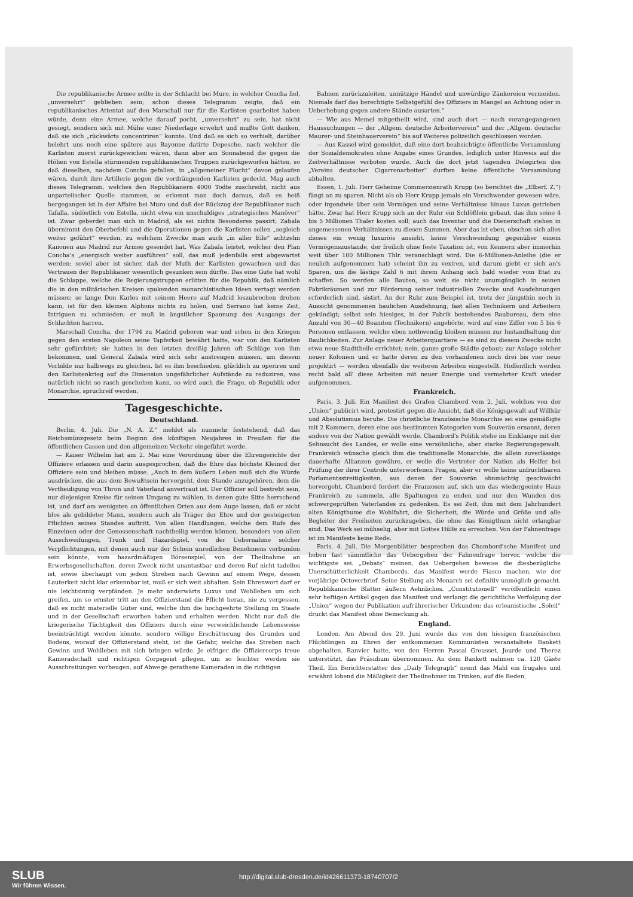Die republikanische Armee sollte in der Schlacht bei Muro, in welcher Concha fiel, „unversehrt“ geblieben sein; schon dieses Telegramm zeigte, daß ein republikanisches Attentat auf den Marschall nur für die Karlisten gearbeitet haben würde, denn eine Armee, welche darauf pocht, „unversehrt“ zu sein, hat nicht gesiegt, sondern sich mit Mühe einer Niederlage erwehrt und mußte Gott danken, daß sie sich „rückwärts concentriren“ konnte. Und daß es sich so verhielt, darüber belehrt uns noch eine spätere aus Bayonne datirte Depesche, nach welcher die Karlisten zuerst zurückgewichen wären, dann aber am Sonnabend die gegen die Höhen von Estella stürmenden republikanischen Truppen zurückgeworfen hätten, so daß dieselben, nachdem Concha gefallen, in „allgemeiner Flucht“ davon gelaufen wären, durch ihre Artillerie gegen die vordrängenden Karlisten gedeckt. Mag auch dieses Telegramm, welches den Republikanern 4000 Todte zuschreibt, nicht aus unparteiischer Quelle stammen, so erkennt man doch daraus, daß es heiß hergegangen ist in der Affaire bei Muro und daß der Rückzug der Republikaner nach Tafalla, südöstlich von Estella, nicht etwa ein unschuldiges „strategisches Manöver“ ist. Zwar geberdet man sich in Madrid, als sei nichts Besonderes passirt; Zabala übernimmt den Oberbefehl und die Operationen gegen die Karlisten sollen „sogleich weiter geführt“ werden, zu welchem Zwecke man auch „in aller Eile“ achtzehn Kanonen aus Madrid zur Armee gesendet hat. Was Zabala leistet, welcher den Plan Concha's „energisch weiter ausführen“ soll, das muß jedenfalls erst abgewartet werden; soviel aber ist sicher, daß der Muth der Karlisten gewachsen und das Vertrauen der Republikaner wesentlich gesunken sein dürfte. Das eine Gute hat wohl die Schlappe, welche die Regierungstruppen erlitten für die Republik, daß nämlich die in den militärischen Kreisen spukenden monarchistischen Ideen vertagt werden müssen; so lange Don Karlos mit seinem Heere auf Madrid loszubrechen drohen kann, ist für den kleinen Alphons nichts zu holen, und Serrano hat keine Zeit, Intriguen zu schmieden; er muß in ängstlicher Spannung des Ausgangs der Schlachten harren.
Marschall Concha, der 1794 zu Madrid geboren war und schon in den Kriegen gegen den ersten Napoleon seine Tapferkeit bewährt hatte, war von den Karlisten sehr gefürchtet; sie hatten in den letzten dreißig Jahren oft Schläge von ihm bekommen, und General Zabala wird sich sehr anstrengen müssen, um diesem Vorbilde nur halbwegs zu gleichen. Ist es ihm beschieden, glücklich zu operiren und den Karlistenkrieg auf die Dimension ungefährlicher Aufstände zu reduziren, was natürlich nicht so rasch geschehen kann, so wird auch die Frage, ob Republik oder Monarchie, spruchreif werden.
Tagesgeschichte.
Deutschland.
Berlin, 4. Juli. Die „N. A. Z.“ meldet als nunmehr feststehend, daß das Reichsmünzgesetz beim Beginn des künftigen Neujahres in Preußen für die öffentlichen Cassen und den allgemeinen Verkehr eingeführt werde.
— Kaiser Wilhelm hat am 2. Mai eine Verordnung über die Ehrengerichte der Offiziere erlassen und darin ausgesprochen, daß die Ehre das höchste Kleinod der Offiziere sein und bleiben müsse. „Auch in dem äußern Leben muß sich die Würde ausdrücken, die aus dem Bewußtsein hervorgeht, dem Stande anzugehören, dem die Vertheidigung von Thron und Vaterland anvertraut ist. Der Offizier soll bestrebt sein, nur diejenigen Kreise für seinen Umgang zu wählen, in denen gute Sitte herrschend ist, und darf am wenigsten an öffentlichen Orten aus dem Auge lassen, daß er nicht blos als gebildeter Mann, sondern auch als Träger der Ehre und der gesteigerten Pflichten seines Standes auftritt. Von allen Handlungen, welche dem Rufe des Einzelnen oder der Genossenschaft nachtheilig werden können, besonders von allen Ausschweifungen, Trunk und Hazardspiel, von der Uebernahme solcher Verpflichtungen, mit denen auch nur der Schein unredlichen Benehmens verbunden sein könnte, vom hazardmäßigen Börsenspiel, von der Theilnahme an Erwerbsgesellschaften, deren Zweck nicht unantastbar und deren Ruf nicht tadellos ist, sowie überhaupt von jedem Streben nach Gewinn auf einem Wege, dessen Lauterkeit nicht klar erkennbar ist, muß er sich weit abhalten. Sein Ehrenwort darf er nie leichtsinnig verpfänden. Je mehr anderwärts Luxus und Wohlleben um sich greifen, um so ernster tritt an den Offizierstand die Pflicht heran, nie zu vergessen, daß es nicht materielle Güter sind, welche ihm die hochgeehrte Stellung im Staate und in der Gesellschaft erworben haben und erhalten werden. Nicht nur daß die kriegerische Tüchtigkeit des Offiziers durch eine verweichlichende Lebensweise beeinträchtigt werden könnte, sondern völlige Erschütterung des Grundes und Bodens, worauf der Offizierstand steht, ist die Gefahr, welche das Streben nach Gewinn und Wohlleben mit sich bringen würde. Je eifriger die Offiziercorps treue Kameradschaft und richtigen Corpsgeist pflegen, um so leichter werden sie Ausschreitungen vorbeugen, auf Abwege gerathene Kameraden in die richtigen
Bahnen zurückzuleiten, unnützige Händel und unwürdige Zänkereien vermeiden. Niemals darf das berechtigte Selbstgefühl des Offiziers in Mangel an Achtung oder in Ueberhebung gegen andere Stände ausarten.“
— Wie aus Memel mitgetheilt wird, sind auch dort — nach vorangegangenen Haussuchungen — der „Allgem. deutsche Arbeiterverein“ und der „Allgem. deutsche Maurer- und Steinhauerverein“ bis auf Weiteres polizeilich geschlossen worden.
— Aus Kassel wird gemeldet, daß eine dort beabsichtigte öffentliche Versammlung der Sozialdemokraten ohne Angabe eines Grundes, lediglich unter Hinweis auf die Zeitverhältnisse verboten wurde. Auch die dort jetzt tagenden Delegirten des „Vereins deutscher Cigarrenarbeiter“ durften keine öffentliche Versammlung abhalten.
Essen, 1. Juli. Herr Geheime Commerzienrath Krupp (so berichtet die „Elberf. Z.“) fängt an zu sparen. Nicht als ob Herr Krupp jemals ein Verschwender gewesen wäre, oder irgendwie über sein Vermögen und seine Verhältnisse hinaus Luxus getrieben hätte. Zwar hat Herr Krupp sich an der Ruhr ein Schlößlein gebaut, das ihm seine 4 bis 5 Millionen Thaler kosten soll; auch das Inventar und die Dienerschaft stehen in angemessenen Verhältnissen zu diesen Summen. Aber das ist eben, obschon sich alles dieses ein wenig luxuriös ansieht, keine Verschwendung gegenüber einem Vermögenszustande, der freilich ohne feste Taxation ist, von Kennern aber immerhin weit über 100 Millionen Thlr. veranschlagt wird. Die 6-Millionen-Anleihe (die er neulich aufgenommen hat) scheint ihn zu vexiren, und darum giebt er sich an's Sparen, um die lästige Zahl 6 mit ihrem Anhang sich bald wieder vom Etat zu schaffen. So werden alle Bauten, so weit sie nicht unumgänglich in seinen Fabrikräumen und zur Förderung seiner industriellen Zwecke und Ausdehnungen erforderlich sind, sistirt. An der Ruhr zum Beispiel ist, trotz der jüngsthin noch in Aussicht genommenen baulichen Ausdehnung, fast allen Technikern und Arbeitern gekündigt; selbst sein hiesiges, in der Fabrik bestehendes Baubureau, dem eine Anzahl von 30—40 Beamten (Technikern) angehörte, wird auf eine Ziffer von 5 bis 6 Personen entlassen, welche eben nothwendig bleiben müssen zur Instandhaltung der Baulichkeiten. Zur Anlage neuer Arbeiterquartiere — es sind zu diesem Zwecke nicht etwa neue Stadttheile errichtet; nein, ganze große Städte gebaut; zur Anlage solcher neuer Kolonien und er hatte deren zu den vorhandenen noch drei bis vier neue projektirt — werden ebenfalls die weiteren Arbeiten eingestellt. Hoffentlich werden recht bald all' diese Arbeiten mit neuer Energie und vermehrter Kraft wieder aufgenommen.
Frankreich.
Paris, 3. Juli. Ein Manifest des Grafen Chambord vom 2. Juli, welches von der „Union“ publicirt wird, protestirt gegen die Ansicht, daß die Königsgewalt auf Willkür und Absolutismus beruhe. Die christliche französische Monarchie sei eine gemäßigte mit 2 Kammern, deren eine aus bestimmten Kategorien vom Souverän ernannt, deren andere von der Nation gewählt werde. Chambord's Politik stehe im Einklange mit der Sehnsucht des Landes, er wolle eine versöhnliche, aber starke Regierungsgewalt. Frankreich wünsche gleich ihm die traditionelle Monarchie, die allein zuverlässige dauerhafte Allianzen gewähre, er wolle die Vertreter der Nation als Helfer bei Prüfung der ihrer Controle unterworfenen Fragen, aber er wolle keine unfruchtbaren Parlamentsstreitigkeiten, aus denen der Souverän ohnmächtig geschwächt hervorgeht. Chambord fordert die Franzosen auf, sich um das wiedergeeinte Haus Frankreich zu sammeln, alle Spaltungen zu enden und nur den Wunden des schwergeprüften Vaterlandes zu gedenken. Es sei Zeit, ihm mit dem Jahrhundert alten Königthume die Wohlfahrt, die Sicherheit, die Würde und Größe und alle Begleiter der Freiheiten zurückzugeben, die ohne das Königthum nicht erlangbar sind. Das Werk sei mühselig, aber mit Gottes Hülfe zu erreichen. Von der Fahnenfrage ist im Manifeste keine Rede.
Paris, 4. Juli. Die Morgenblätter besprechen das Chambord'sche Manifest und heben fast sämmtliche das Uebergehen der Fahnenfrage hervor, welche die wichtigste sei. „Debats“ meinen, das Uebergehen beweise die diesbezügliche Unerschütterlichkeit Chambords, das Manifest werde Fiasco machen, wie der vorjährige Octoverbrief. Seine Stellung als Monarch sei definitiv unmöglich gemacht. Republikanische Blätter äußern Aehnliches. „Constitutionell“ veröffentlicht einen sehr heftigen Artikel gegen das Manifest und verlangt die gerichtliche Verfolgung der „Union“ wegen der Publikation aufrührerischer Urkunden; das orleanistische „Soleil“ druckt das Manifest ohne Bemerkung ab.
England.
London. Am Abend des 29. Juni wurde das von den hiesigen französischen Flüchtlingen zu Ehren der entkommenen Kommunisten veranstaltete Bankett abgehalten. Ranvier hatte, von den Herren Pascal Grousset, Jourde und Therez unterstützt, das Präsidium übernommen. An dem Bankett nahmen ca. 120 Gäste Theil. Ein Berichterstatter des „Daily Telegraph“ nennt das Mahl ein frugales und erwähnt lobend die Mäßigkeit der Theilnehmer im Trinken, auf die Reden,
SLUB
Wir führen Wissen.
http://digital.slub-dresden.de/id426611373-18740707/2